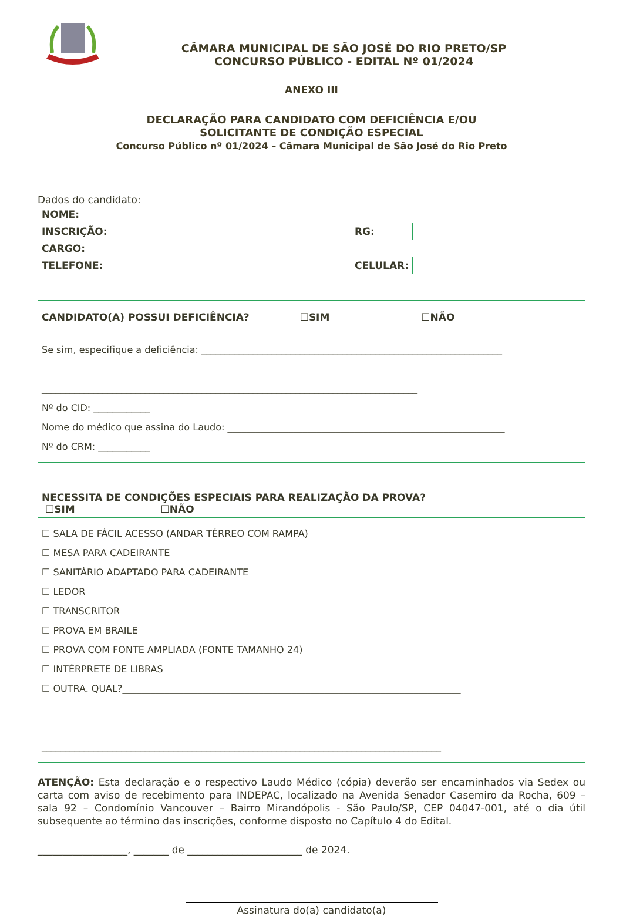CÂMARA MUNICIPAL DE SÃO JOSÉ DO RIO PRETO/SP
CONCURSO PÚBLICO - EDITAL Nº 01/2024
ANEXO III
DECLARAÇÃO PARA CANDIDATO COM DEFICIÊNCIA E/OU
SOLICITANTE DE CONDIÇÃO ESPECIAL
Concurso Público nº 01/2024 – Câmara Municipal de São José do Rio Preto
Dados do candidato:
| NOME: | | | |
| INSCRIÇÃO: | | RG: | |
| CARGO: | | | |
| TELEFONE: | | CELULAR: | |
CANDIDATO(A) POSSUI DEFICIÊNCIA? ☐SIM ☐NÃO
Se sim, especifique a deficiência: ________________________________________________________________
________________________________________________________________________________
Nº do CID: ____________
Nome do médico que assina do Laudo: ___________________________________________________________
Nº do CRM: ___________
NECESSITA DE CONDIÇÕES ESPECIAIS PARA REALIZAÇÃO DA PROVA?
☐SIM ☐NÃO
☐ SALA DE FÁCIL ACESSO (ANDAR TÉRREO COM RAMPA)
☐ MESA PARA CADEIRANTE
☐ SANITÁRIO ADAPTADO PARA CADEIRANTE
☐ LEDOR
☐ TRANSCRITOR
☐ PROVA EM BRAILE
☐ PROVA COM FONTE AMPLIADA (FONTE TAMANHO 24)
☐ INTÉRPRETE DE LIBRAS
☐ OUTRA. QUAL?________________________________________________________________________
_____________________________________________________________________________________
ATENÇÃO: Esta declaração e o respectivo Laudo Médico (cópia) deverão ser encaminhados via Sedex ou carta com aviso de recebimento para INDEPAC, localizado na Avenida Senador Casemiro da Rocha, 609 – sala 92 – Condomínio Vancouver – Bairro Mirandópolis - São Paulo/SP, CEP 04047-001, até o dia útil subsequente ao término das inscrições, conforme disposto no Capítulo 4 do Edital.
__________________, _______ de _______________________ de 2024.
Assinatura do(a) candidato(a)